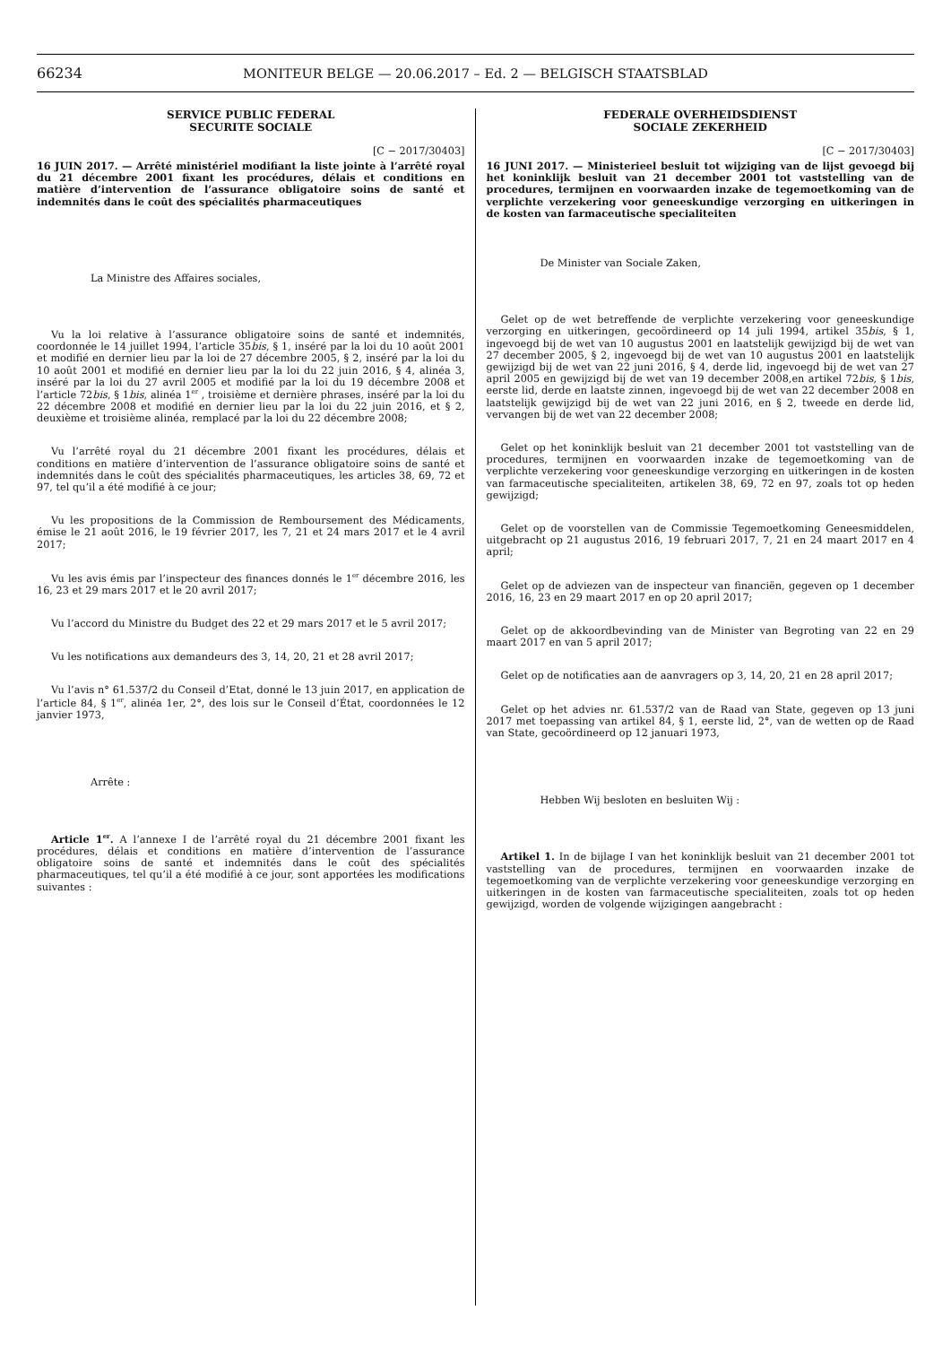66234
MONITEUR BELGE — 20.06.2017 – Ed. 2 — BELGISCH STAATSBLAD
SERVICE PUBLIC FEDERAL
SECURITE SOCIALE
[C − 2017/30403]
16 JUIN 2017. — Arrêté ministériel modifiant la liste jointe à l’arrêté royal du 21 décembre 2001 fixant les procédures, délais et conditions en matière d’intervention de l’assurance obligatoire soins de santé et indemnités dans le coût des spécialités pharmaceutiques
La Ministre des Affaires sociales,
Vu la loi relative à l’assurance obligatoire soins de santé et indemnités, coordonnée le 14 juillet 1994, l’article 35bis, § 1, inséré par la loi du 10 août 2001 et modifié en dernier lieu par la loi de 27 décembre 2005, § 2, inséré par la loi du 10 août 2001 et modifié en dernier lieu par la loi du 22 juin 2016, § 4, alinéa 3, inséré par la loi du 27 avril 2005 et modifié par la loi du 19 décembre 2008 et l’article 72bis, § 1bis, alinéa 1<sup>er</sup> , troisième et dernière phrases, inséré par la loi du 22 décembre 2008 et modifié en dernier lieu par la loi du 22 juin 2016, et § 2, deuxième et troisième alinéa, remplacé par la loi du 22 décembre 2008;
Vu l’arrêté royal du 21 décembre 2001 fixant les procédures, délais et conditions en matière d’intervention de l’assurance obligatoire soins de santé et indemnités dans le coût des spécialités pharmaceutiques, les articles 38, 69, 72 et 97, tel qu’il a été modifié à ce jour;
Vu les propositions de la Commission de Remboursement des Médicaments, émise le 21 août 2016, le 19 février 2017, les 7, 21 et 24 mars 2017 et le 4 avril 2017;
Vu les avis émis par l’inspecteur des finances donnés le 1<sup>er</sup> décembre 2016, les 16, 23 et 29 mars 2017 et le 20 avril 2017;
Vu l’accord du Ministre du Budget des 22 et 29 mars 2017 et le 5 avril 2017;
Vu les notifications aux demandeurs des 3, 14, 20, 21 et 28 avril 2017;
Vu l’avis n° 61.537/2 du Conseil d’Etat, donné le 13 juin 2017, en application de l’article 84, § 1<sup>er</sup>, alinéa 1er, 2°, des lois sur le Conseil d’État, coordonnées le 12 janvier 1973,
Arrête :
Article 1<sup>er</sup>. A l’annexe I de l’arrêté royal du 21 décembre 2001 fixant les procédures, délais et conditions en matière d’intervention de l’assurance obligatoire soins de santé et indemnités dans le coût des spécialités pharmaceutiques, tel qu’il a été modifié à ce jour, sont apportées les modifications suivantes :
FEDERALE OVERHEIDSDIENST
SOCIALE ZEKERHEID
[C − 2017/30403]
16 JUNI 2017. — Ministerieel besluit tot wijziging van de lijst gevoegd bij het koninklijk besluit van 21 december 2001 tot vaststelling van de procedures, termijnen en voorwaarden inzake de tegemoetkoming van de verplichte verzekering voor geneeskundige verzorging en uitkeringen in de kosten van farmaceutische specialiteiten
De Minister van Sociale Zaken,
Gelet op de wet betreffende de verplichte verzekering voor geneeskundige verzorging en uitkeringen, gecoördineerd op 14 juli 1994, artikel 35bis, § 1, ingevoegd bij de wet van 10 augustus 2001 en laatstelijk gewijzigd bij de wet van 27 december 2005, § 2, ingevoegd bij de wet van 10 augustus 2001 en laatstelijk gewijzigd bij de wet van 22 juni 2016, § 4, derde lid, ingevoegd bij de wet van 27 april 2005 en gewijzigd bij de wet van 19 december 2008,en artikel 72bis, § 1bis, eerste lid, derde en laatste zinnen, ingevoegd bij de wet van 22 december 2008 en laatstelijk gewijzigd bij de wet van 22 juni 2016, en § 2, tweede en derde lid, vervangen bij de wet van 22 december 2008;
Gelet op het koninklijk besluit van 21 december 2001 tot vaststelling van de procedures, termijnen en voorwaarden inzake de tegemoetkoming van de verplichte verzekering voor geneeskundige verzorging en uitkeringen in de kosten van farmaceutische specialiteiten, artikelen 38, 69, 72 en 97, zoals tot op heden gewijzigd;
Gelet op de voorstellen van de Commissie Tegemoetkoming Geneesmiddelen, uitgebracht op 21 augustus 2016, 19 februari 2017, 7, 21 en 24 maart 2017 en 4 april;
Gelet op de adviezen van de inspecteur van financiën, gegeven op 1 december 2016, 16, 23 en 29 maart 2017 en op 20 april 2017;
Gelet op de akkoordbevinding van de Minister van Begroting van 22 en 29 maart 2017 en van 5 april 2017;
Gelet op de notificaties aan de aanvragers op 3, 14, 20, 21 en 28 april 2017;
Gelet op het advies nr. 61.537/2 van de Raad van State, gegeven op 13 juni 2017 met toepassing van artikel 84, § 1, eerste lid, 2°, van de wetten op de Raad van State, gecoördineerd op 12 januari 1973,
Hebben Wij besloten en besluiten Wij :
Artikel 1. In de bijlage I van het koninklijk besluit van 21 december 2001 tot vaststelling van de procedures, termijnen en voorwaarden inzake de tegemoetkoming van de verplichte verzekering voor geneeskundige verzorging en uitkeringen in de kosten van farmaceutische specialiteiten, zoals tot op heden gewijzigd, worden de volgende wijzigingen aangebracht :